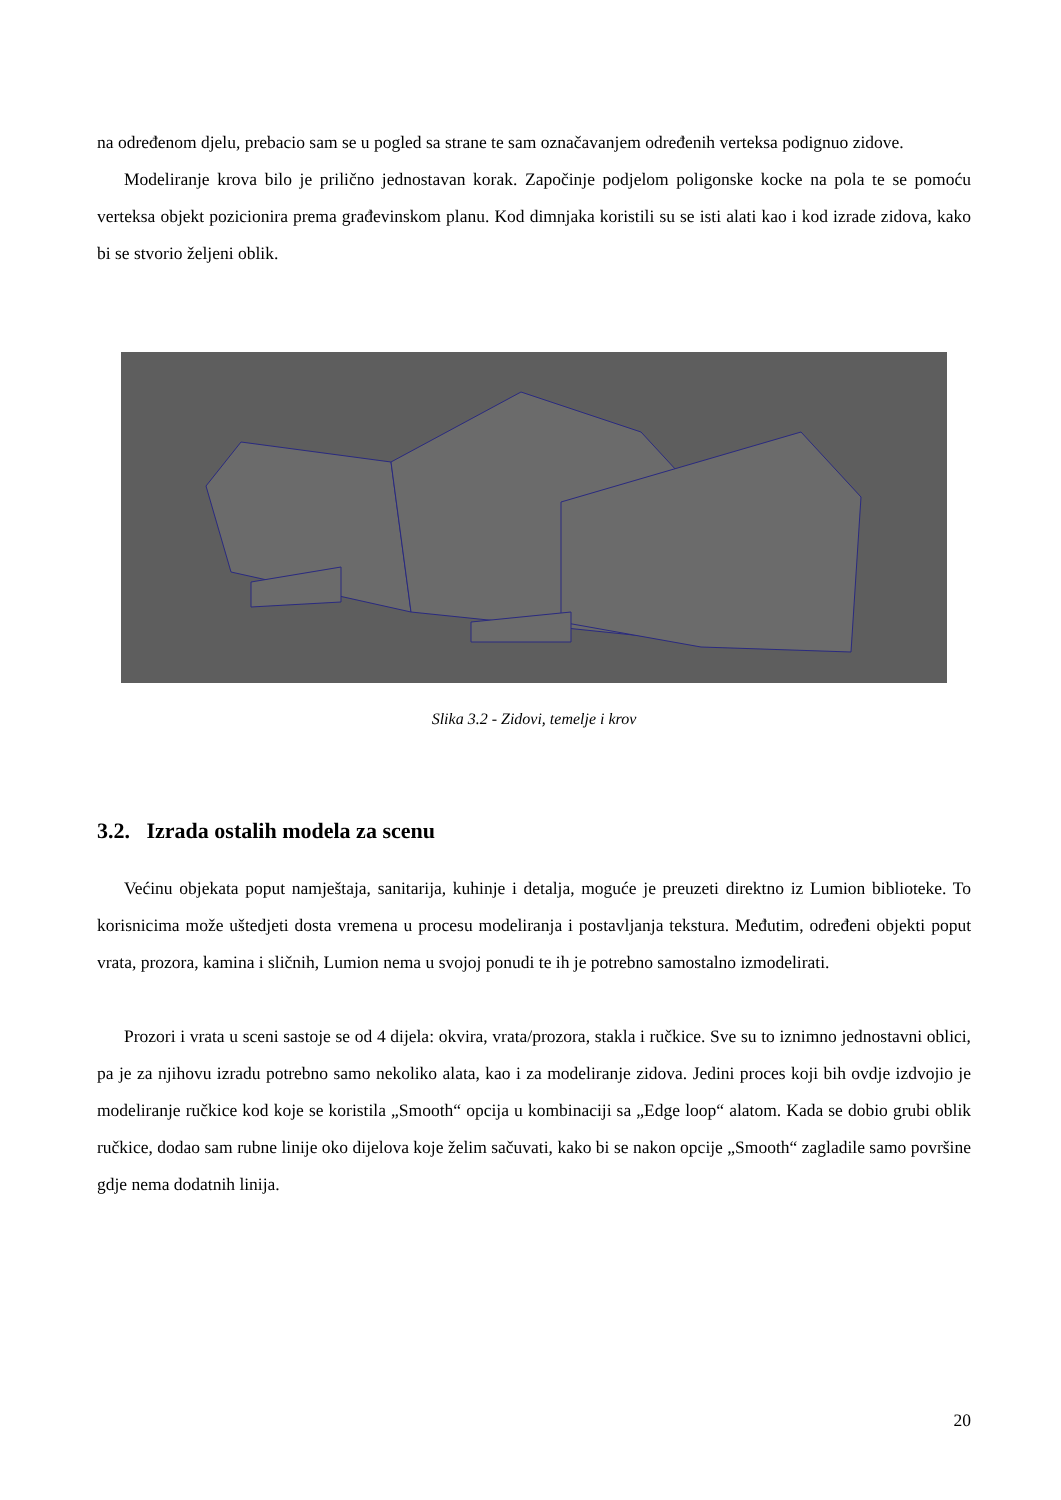na određenom djelu, prebacio sam se u pogled sa strane te sam označavanjem određenih verteksa podignuo zidove.
Modeliranje krova bilo je prilično jednostavan korak. Započinje podjelom poligonske kocke na pola te se pomoću verteksa objekt pozicionira prema građevinskom planu. Kod dimnjaka koristili su se isti alati kao i kod izrade zidova, kako bi se stvorio željeni oblik.
Slika 3.2 - Zidovi, temelje i krov
3.2. Izrada ostalih modela za scenu
Većinu objekata poput namještaja, sanitarija, kuhinje i detalja, moguće je preuzeti direktno iz Lumion biblioteke. To korisnicima može uštedjeti dosta vremena u procesu modeliranja i postavljanja tekstura. Međutim, određeni objekti poput vrata, prozora, kamina i sličnih, Lumion nema u svojoj ponudi te ih je potrebno samostalno izmodelirati.
Prozori i vrata u sceni sastoje se od 4 dijela: okvira, vrata/prozora, stakla i ručkice. Sve su to iznimno jednostavni oblici, pa je za njihovu izradu potrebno samo nekoliko alata, kao i za modeliranje zidova. Jedini proces koji bih ovdje izdvojio je modeliranje ručkice kod koje se koristila „Smooth“ opcija u kombinaciji sa „Edge loop“ alatom. Kada se dobio grubi oblik ručkice, dodao sam rubne linije oko dijelova koje želim sačuvati, kako bi se nakon opcije „Smooth“ zagladile samo površine gdje nema dodatnih linija.
20